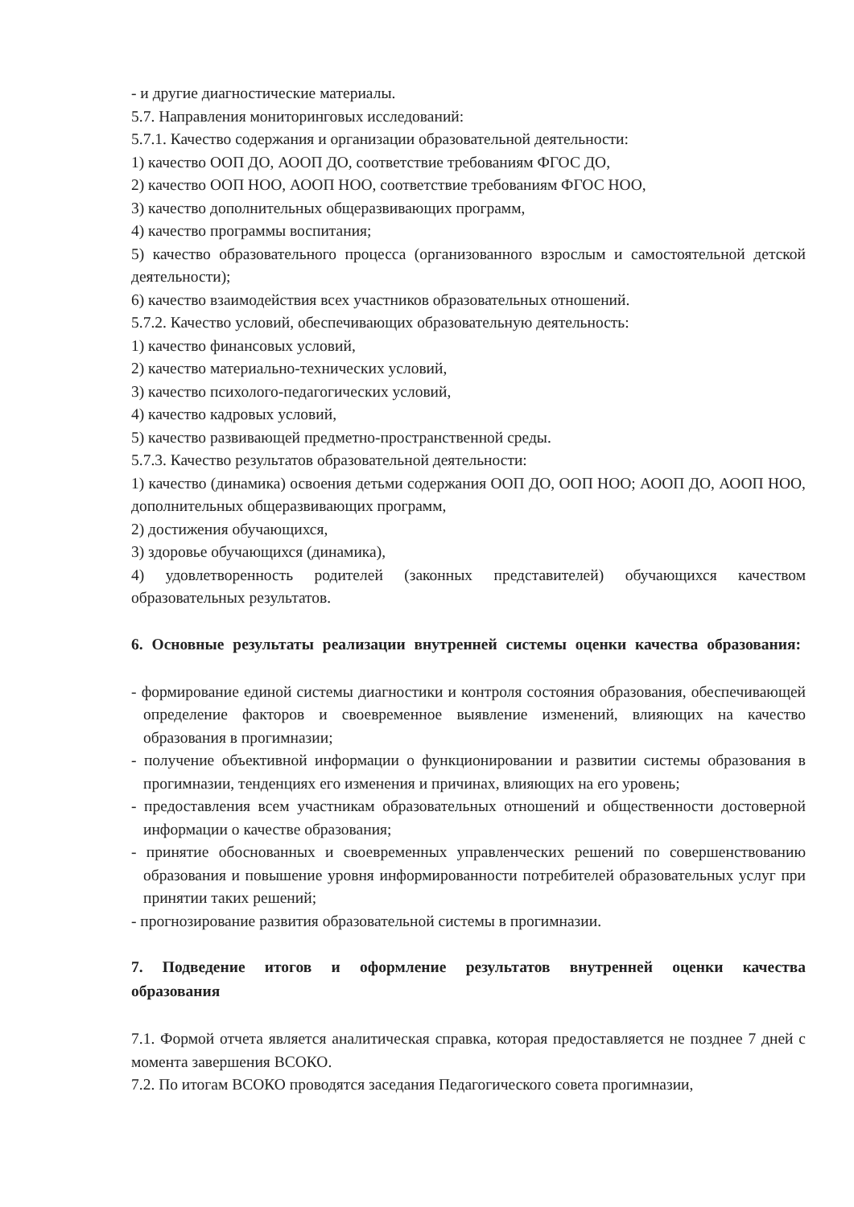- и другие диагностические материалы.
5.7. Направления мониторинговых исследований:
5.7.1. Качество содержания и организации образовательной деятельности:
1) качество ООП ДО, АООП ДО, соответствие требованиям ФГОС ДО,
2) качество ООП НОО, АООП НОО, соответствие требованиям ФГОС НОО,
3) качество дополнительных общеразвивающих программ,
4) качество программы воспитания;
5) качество образовательного процесса (организованного взрослым и самостоятельной детской деятельности);
6) качество взаимодействия всех участников образовательных отношений.
5.7.2. Качество условий, обеспечивающих образовательную деятельность:
1) качество финансовых условий,
2) качество материально-технических условий,
3) качество психолого-педагогических условий,
4) качество кадровых условий,
5) качество развивающей предметно-пространственной среды.
5.7.3. Качество результатов образовательной деятельности:
1) качество (динамика) освоения детьми содержания ООП ДО, ООП НОО; АООП ДО, АООП НОО, дополнительных общеразвивающих программ,
2) достижения обучающихся,
3) здоровье обучающихся (динамика),
4) удовлетворенность родителей (законных представителей) обучающихся качеством образовательных результатов.
6. Основные результаты реализации внутренней системы оценки качества образования:
- формирование единой системы диагностики и контроля состояния образования, обеспечивающей определение факторов и своевременное выявление изменений, влияющих на качество образования в прогимназии;
- получение объективной информации о функционировании и развитии системы образования в прогимназии, тенденциях его изменения и причинах, влияющих на его уровень;
- предоставления всем участникам образовательных отношений и общественности достоверной информации о качестве образования;
- принятие обоснованных и своевременных управленческих решений по совершенствованию образования и повышение уровня информированности потребителей образовательных услуг при принятии таких решений;
- прогнозирование развития образовательной системы в прогимназии.
7. Подведение итогов и оформление результатов внутренней оценки качества образования
7.1. Формой отчета является аналитическая справка, которая предоставляется не позднее 7 дней с момента завершения ВСОКО.
7.2. По итогам ВСОКО проводятся заседания Педагогического совета прогимназии,